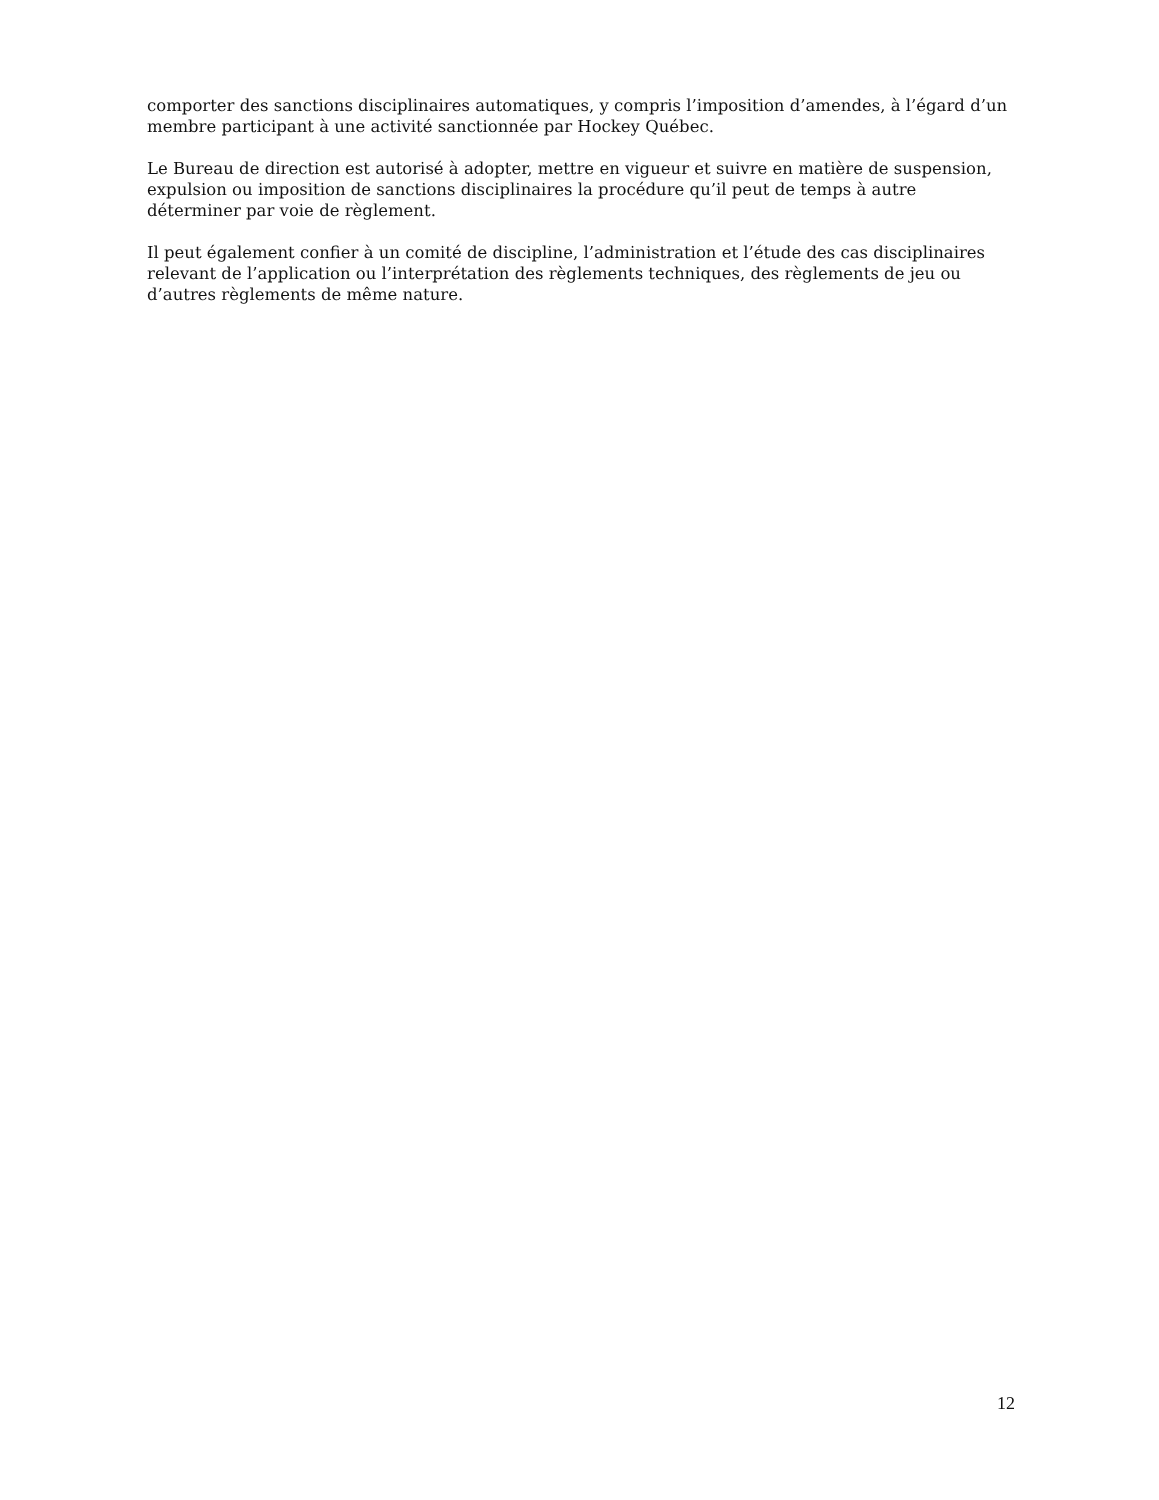comporter des sanctions disciplinaires automatiques, y compris l’imposition d’amendes, à l’égard d’un membre participant à une activité sanctionnée par Hockey Québec.
Le Bureau de direction est autorisé à adopter, mettre en vigueur et suivre en matière de suspension, expulsion ou imposition de sanctions disciplinaires la procédure qu’il peut de temps à autre déterminer par voie de règlement.
Il peut également confier à un comité de discipline, l’administration et l’étude des cas disciplinaires relevant de l’application ou l’interprétation des règlements techniques, des règlements de jeu ou d’autres règlements de même nature.
12